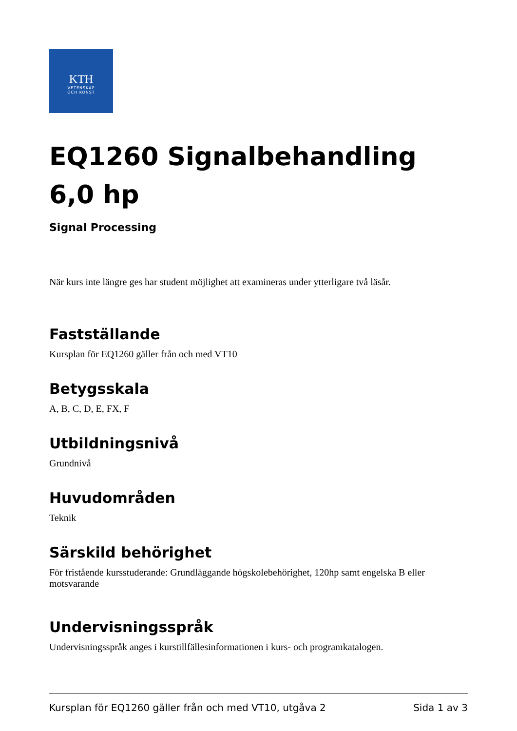KTH
VETENSKAP
OCH KONST
EQ1260 Signalbehandling 6,0 hp
Signal Processing
När kurs inte längre ges har student möjlighet att examineras under ytterligare två läsår.
Fastställande
Kursplan för EQ1260 gäller från och med VT10
Betygsskala
A, B, C, D, E, FX, F
Utbildningsnivå
Grundnivå
Huvudområden
Teknik
Särskild behörighet
För fristående kursstuderande: Grundläggande högskolebehörighet, 120hp samt engelska B eller motsvarande
Undervisningsspråk
Undervisningsspråk anges i kurstillfällesinformationen i kurs- och programkatalogen.
Kursplan för EQ1260 gäller från och med VT10, utgåva 2 Sida 1 av 3